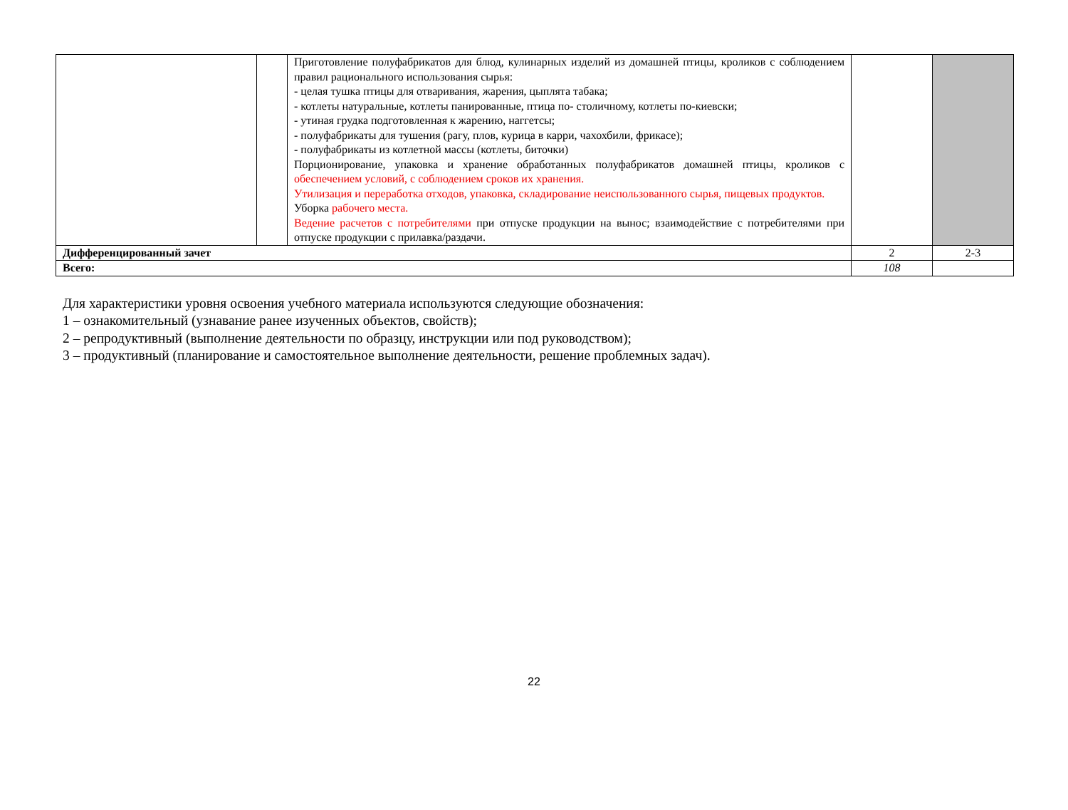| | | Приготовление полуфабрикатов для блюд, кулинарных изделий из домашней птицы, кроликов с соблюдением правил рационального использования сырья: - целая тушка птицы для отваривания, жарения, цыплята табака; - котлеты натуральные, котлеты панированные, птица по- столичному, котлеты по-киевски; - утиная грудка подготовленная к жарению, наггетсы; - полуфабрикаты для тушения (рагу, плов, курица в карри, чахохбили, фрикасе); - полуфабрикаты из котлетной массы (котлеты, биточки) Порционирование, упаковка и хранение обработанных полуфабрикатов домашней птицы, кроликов с обеспечением условий, с соблюдением сроков их хранения. Утилизация и переработка отходов, упаковка, складирование неиспользованного сырья, пищевых продуктов. Уборка рабочего места. Ведение расчетов с потребителями при отпуске продукции на вынос; взаимодействие с потребителями при отпуске продукции с прилавка/раздачи. | | |
| Дифференцированный зачет | | | 2 | 2-3 |
| Всего: | | | 108 | |
Для характеристики уровня освоения учебного материала используются следующие обозначения:
1 – ознакомительный (узнавание ранее изученных объектов, свойств);
2 – репродуктивный (выполнение деятельности по образцу, инструкции или под руководством);
3 – продуктивный (планирование и самостоятельное выполнение деятельности, решение проблемных задач).
22